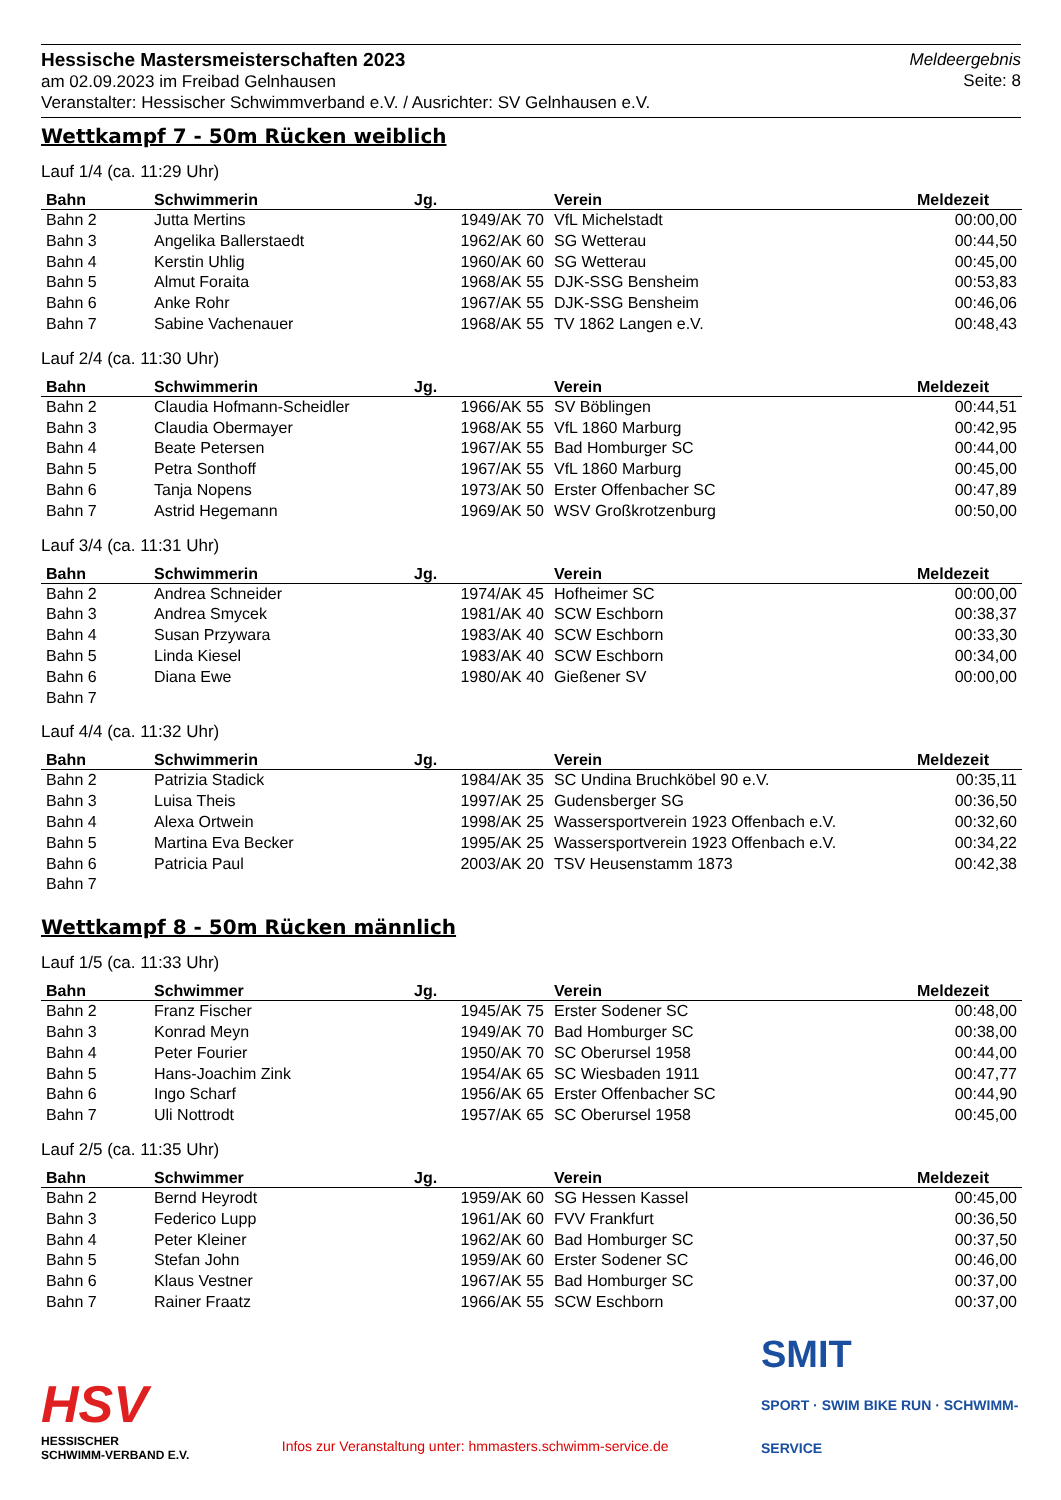Hessische Mastersmeisterschaften 2023
am 02.09.2023 im Freibad Gelnhausen
Veranstalter: Hessischer Schwimmverband e.V. / Ausrichter: SV Gelnhausen e.V.
Meldeergebnis
Seite: 8
Wettkampf 7 - 50m Rücken weiblich
Lauf 1/4 (ca. 11:29 Uhr)
| Bahn | Schwimmerin | Jg. | Verein | Meldezeit |
| --- | --- | --- | --- | --- |
| Bahn 2 | Jutta Mertins | 1949/AK 70 | VfL Michelstadt | 00:00,00 |
| Bahn 3 | Angelika Ballerstaedt | 1962/AK 60 | SG Wetterau | 00:44,50 |
| Bahn 4 | Kerstin Uhlig | 1960/AK 60 | SG Wetterau | 00:45,00 |
| Bahn 5 | Almut Foraita | 1968/AK 55 | DJK-SSG Bensheim | 00:53,83 |
| Bahn 6 | Anke Rohr | 1967/AK 55 | DJK-SSG Bensheim | 00:46,06 |
| Bahn 7 | Sabine Vachenauer | 1968/AK 55 | TV 1862 Langen e.V. | 00:48,43 |
Lauf 2/4 (ca. 11:30 Uhr)
| Bahn | Schwimmerin | Jg. | Verein | Meldezeit |
| --- | --- | --- | --- | --- |
| Bahn 2 | Claudia Hofmann-Scheidler | 1966/AK 55 | SV Böblingen | 00:44,51 |
| Bahn 3 | Claudia Obermayer | 1968/AK 55 | VfL 1860 Marburg | 00:42,95 |
| Bahn 4 | Beate Petersen | 1967/AK 55 | Bad Homburger SC | 00:44,00 |
| Bahn 5 | Petra Sonthoff | 1967/AK 55 | VfL 1860 Marburg | 00:45,00 |
| Bahn 6 | Tanja Nopens | 1973/AK 50 | Erster Offenbacher SC | 00:47,89 |
| Bahn 7 | Astrid Hegemann | 1969/AK 50 | WSV Großkrotzenburg | 00:50,00 |
Lauf 3/4 (ca. 11:31 Uhr)
| Bahn | Schwimmerin | Jg. | Verein | Meldezeit |
| --- | --- | --- | --- | --- |
| Bahn 2 | Andrea Schneider | 1974/AK 45 | Hofheimer SC | 00:00,00 |
| Bahn 3 | Andrea Smycek | 1981/AK 40 | SCW Eschborn | 00:38,37 |
| Bahn 4 | Susan Przywara | 1983/AK 40 | SCW Eschborn | 00:33,30 |
| Bahn 5 | Linda Kiesel | 1983/AK 40 | SCW Eschborn | 00:34,00 |
| Bahn 6 | Diana Ewe | 1980/AK 40 | Gießener SV | 00:00,00 |
| Bahn 7 | | | | |
Lauf 4/4 (ca. 11:32 Uhr)
| Bahn | Schwimmerin | Jg. | Verein | Meldezeit |
| --- | --- | --- | --- | --- |
| Bahn 2 | Patrizia Stadick | 1984/AK 35 | SC Undina Bruchköbel 90 e.V. | 00:35,11 |
| Bahn 3 | Luisa Theis | 1997/AK 25 | Gudensberger SG | 00:36,50 |
| Bahn 4 | Alexa Ortwein | 1998/AK 25 | Wassersportverein 1923 Offenbach e.V. | 00:32,60 |
| Bahn 5 | Martina Eva Becker | 1995/AK 25 | Wassersportverein 1923 Offenbach e.V. | 00:34,22 |
| Bahn 6 | Patricia Paul | 2003/AK 20 | TSV Heusenstamm 1873 | 00:42,38 |
| Bahn 7 | | | | |
Wettkampf 8 - 50m Rücken männlich
Lauf 1/5 (ca. 11:33 Uhr)
| Bahn | Schwimmer | Jg. | Verein | Meldezeit |
| --- | --- | --- | --- | --- |
| Bahn 2 | Franz Fischer | 1945/AK 75 | Erster Sodener SC | 00:48,00 |
| Bahn 3 | Konrad Meyn | 1949/AK 70 | Bad Homburger SC | 00:38,00 |
| Bahn 4 | Peter Fourier | 1950/AK 70 | SC Oberursel 1958 | 00:44,00 |
| Bahn 5 | Hans-Joachim Zink | 1954/AK 65 | SC Wiesbaden 1911 | 00:47,77 |
| Bahn 6 | Ingo Scharf | 1956/AK 65 | Erster Offenbacher SC | 00:44,90 |
| Bahn 7 | Uli Nottrodt | 1957/AK 65 | SC Oberursel 1958 | 00:45,00 |
Lauf 2/5 (ca. 11:35 Uhr)
| Bahn | Schwimmer | Jg. | Verein | Meldezeit |
| --- | --- | --- | --- | --- |
| Bahn 2 | Bernd Heyrodt | 1959/AK 60 | SG Hessen Kassel | 00:45,00 |
| Bahn 3 | Federico Lupp | 1961/AK 60 | FVV Frankfurt | 00:36,50 |
| Bahn 4 | Peter Kleiner | 1962/AK 60 | Bad Homburger SC | 00:37,50 |
| Bahn 5 | Stefan John | 1959/AK 60 | Erster Sodener SC | 00:46,00 |
| Bahn 6 | Klaus Vestner | 1967/AK 55 | Bad Homburger SC | 00:37,00 |
| Bahn 7 | Rainer Fraatz | 1966/AK 55 | SCW Eschborn | 00:37,00 |
HSV
HESSISCHER
SCHWIMM-VERBAND E.V.
Infos zur Veranstaltung unter: hmmasters.schwimm-service.de
SMIT
SPORT · SWIM BIKE RUN · SCHWIMM-SERVICE